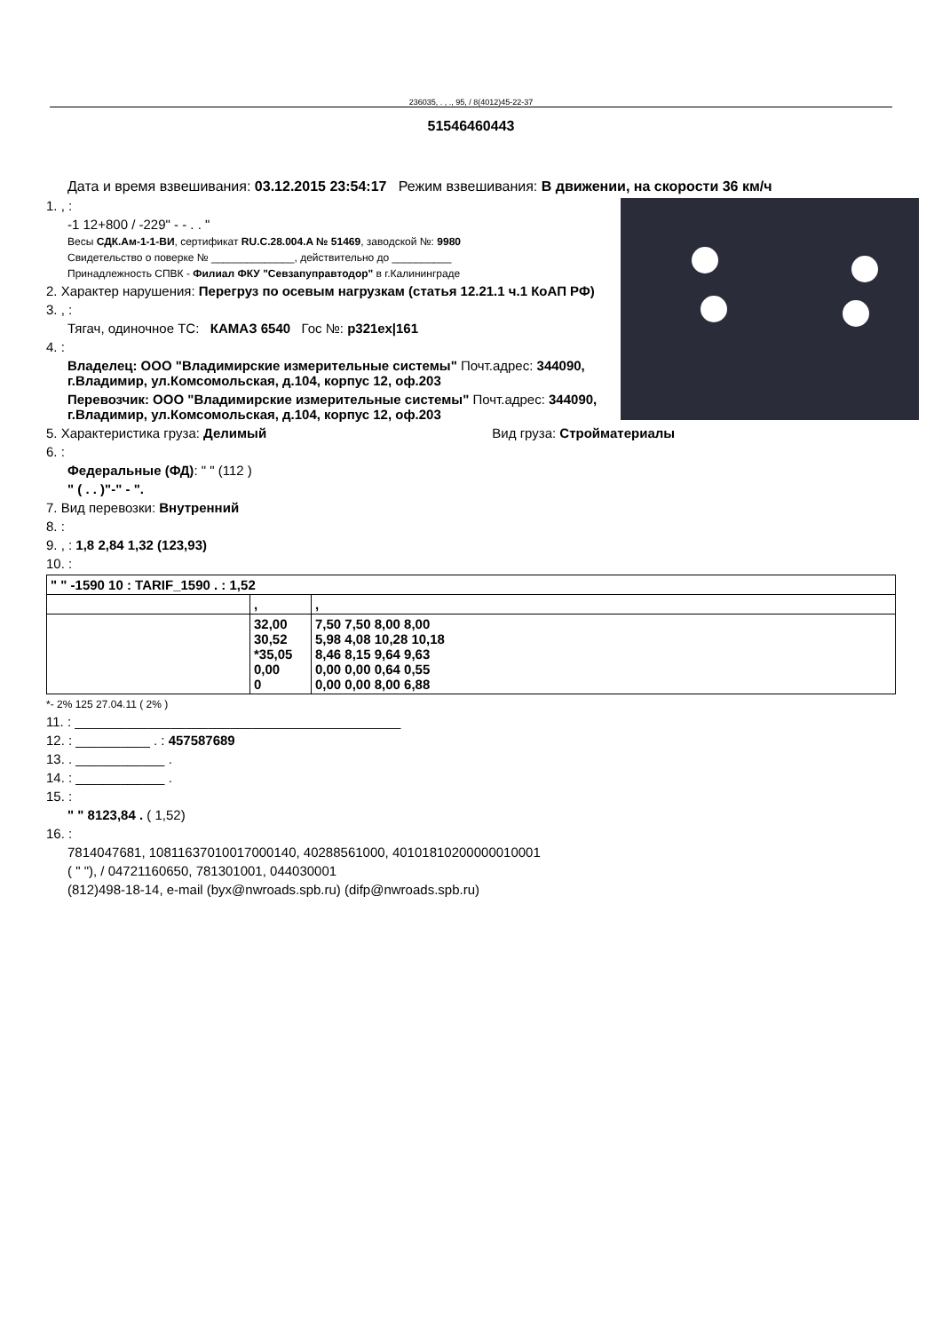236035, . , ., 95, / 8(4012)45-22-37
51546460443
Дата и время взвешивания: 03.12.2015 23:54:17 Режим взвешивания: В движении, на скорости 36 км/ч
1. , :
-1 12+800 / -229" - - . . "
Весы СДК.Ам-1-1-ВИ, сертификат RU.C.28.004.A № 51469, заводской №: 9980
Свидетельство о поверке № ______________, действительно до __________
Принадлежность СПВК - Филиал ФКУ "Севзапуправтодор" в г.Калининграде
2. Характер нарушения: Перегруз по осевым нагрузкам (статья 12.21.1 ч.1 КоАП РФ)
3. , :
Тягач, одиночное ТС: КАМАЗ 6540 Гос №: р321ех|161
4. :
Владелец: ООО "Владимирские измерительные системы" Почт.адрес: 344090, г.Владимир, ул.Комсомольская, д.104, корпус 12, оф.203
Перевозчик: ООО "Владимирские измерительные системы" Почт.адрес: 344090, г.Владимир, ул.Комсомольская, д.104, корпус 12, оф.203
5. Характеристика груза: Делимый Вид груза: Стройматериалы
6. :
Федеральные (ФД): " " (112 )
" ( . . )"-" - ".
7. Вид перевозки: Внутренний
8. :
9. , : 1,8 2,84 1,32 (123,93)
10. :
| " " -1590 10 : TARIF_1590 . : 1,52 | | |
| | , | , |
| | 32,00 30,52 *35,05 0,00 0 | 7,50 7,50 8,00 8,00 5,98 4,08 10,28 10,18 8,46 8,15 9,64 9,63 0,00 0,00 0,64 0,55 0,00 0,00 8,00 6,88 |
*- 2% 125 27.04.11 ( 2% )
11. : ____________________________________________
12. : __________ . : 457587689
13. . ____________ .
14. : ____________ .
15. :
" " 8123,84 . ( 1,52)
16. :
7814047681, 10811637010017000140, 40288561000, 40101810200000010001
( " "), / 04721160650, 781301001, 044030001
(812)498-18-14, e-mail (byx@nwroads.spb.ru) (difp@nwroads.spb.ru)